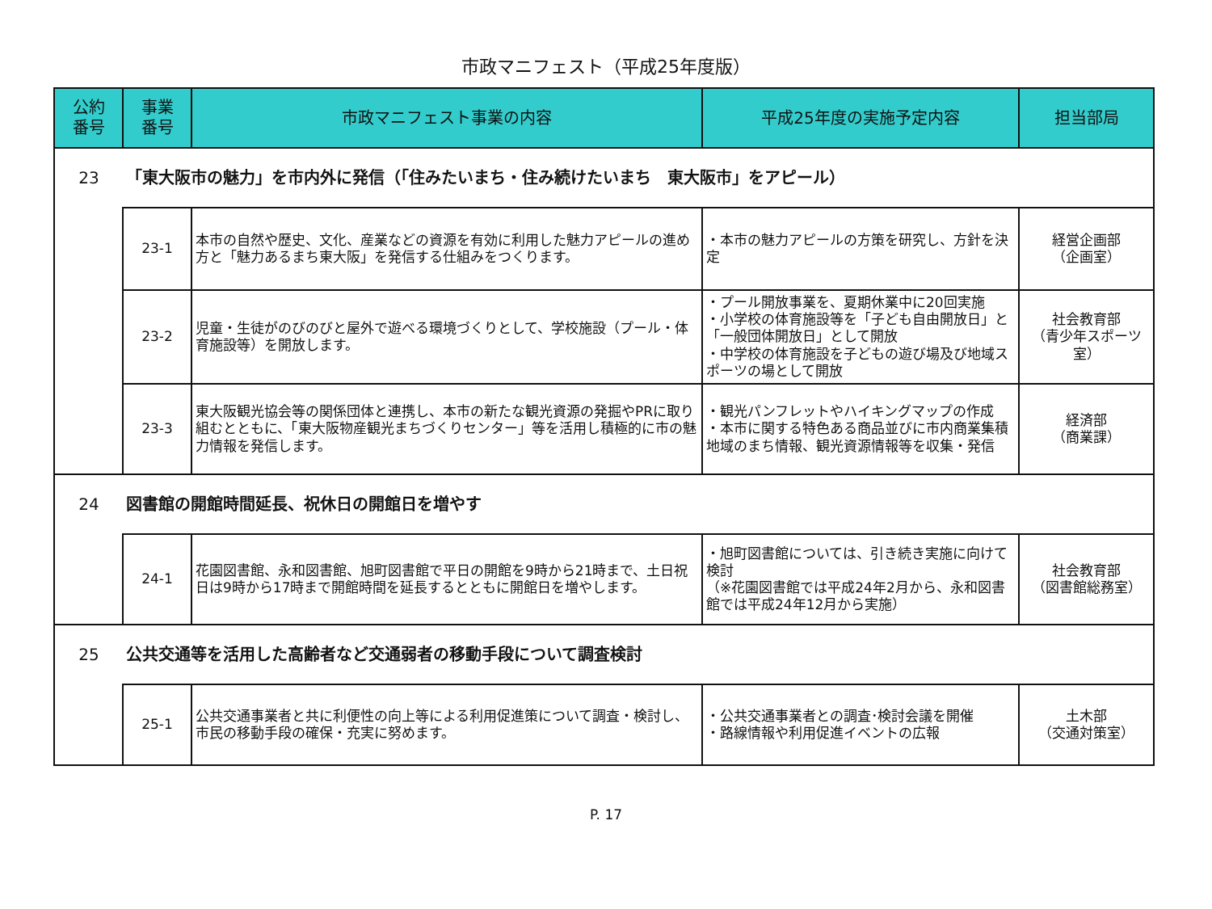市政マニフェスト（平成25年度版）
| 公約 番号 | 事業 番号 | 市政マニフェスト事業の内容 | 平成25年度の実施予定内容 | 担当部局 |
| --- | --- | --- | --- | --- |
| 23 | 「東大阪市の魅力」を市内外に発信（「住みたいまち・住み続けたいまち 東大阪市」をアピール） | | | |
| | 23-1 | 本市の自然や歴史、文化、産業などの資源を有効に利用した魅力アピールの進め方と「魅力あるまち東大阪」を発信する仕組みをつくります。 | ・本市の魅力アピールの方策を研究し、方針を決定 | 経営企画部 （企画室） |
| | 23-2 | 児童・生徒がのびのびと屋外で遊べる環境づくりとして、学校施設（プール・体育施設等）を開放します。 | ・プール開放事業を、夏期休業中に20回実施 ・小学校の体育施設等を「子ども自由開放日」と「一般団体開放日」として開放 ・中学校の体育施設を子どもの遊び場及び地域スポーツの場として開放 | 社会教育部 （青少年スポーツ室） |
| | 23-3 | 東大阪観光協会等の関係団体と連携し、本市の新たな観光資源の発掘やPRに取り組むとともに、「東大阪物産観光まちづくりセンター」等を活用し積極的に市の魅力情報を発信します。 | ・観光パンフレットやハイキングマップの作成 ・本市に関する特色ある商品並びに市内商業集積地域のまち情報、観光資源情報等を収集・発信 | 経済部 （商業課） |
| 24 | 図書館の開館時間延長、祝休日の開館日を増やす | | | |
| | 24-1 | 花園図書館、永和図書館、旭町図書館で平日の開館を9時から21時まで、土日祝日は9時から17時まで開館時間を延長するとともに開館日を増やします。 | ・旭町図書館については、引き続き実施に向けて検討 （※花園図書館では平成24年2月から、永和図書館では平成24年12月から実施） | 社会教育部 （図書館総務室） |
| 25 | 公共交通等を活用した高齢者など交通弱者の移動手段について調査検討 | | | |
| | 25-1 | 公共交通事業者と共に利便性の向上等による利用促進策について調査・検討し、市民の移動手段の確保・充実に努めます。 | ・公共交通事業者との調査･検討会議を開催 ・路線情報や利用促進イベントの広報 | 土木部 （交通対策室） |
P. 17